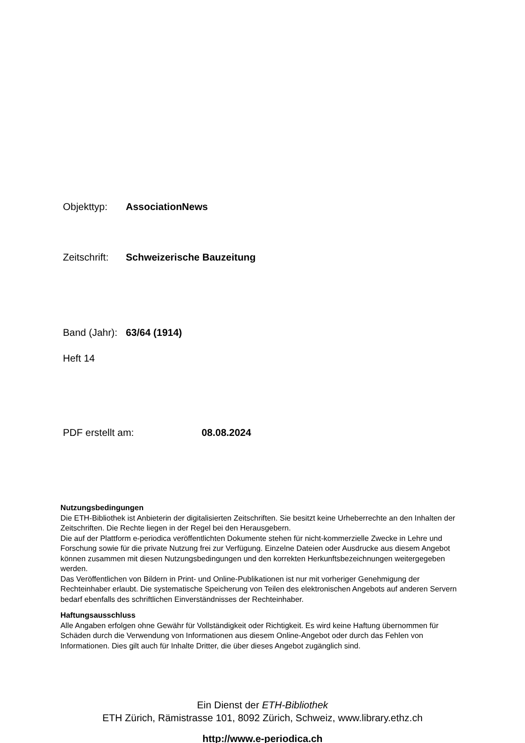Objekttyp: AssociationNews
Zeitschrift: Schweizerische Bauzeitung
Band (Jahr): 63/64 (1914)
Heft 14
PDF erstellt am: 08.08.2024
Nutzungsbedingungen
Die ETH-Bibliothek ist Anbieterin der digitalisierten Zeitschriften. Sie besitzt keine Urheberrechte an den Inhalten der Zeitschriften. Die Rechte liegen in der Regel bei den Herausgebern.
Die auf der Plattform e-periodica veröffentlichten Dokumente stehen für nicht-kommerzielle Zwecke in Lehre und Forschung sowie für die private Nutzung frei zur Verfügung. Einzelne Dateien oder Ausdrucke aus diesem Angebot können zusammen mit diesen Nutzungsbedingungen und den korrekten Herkunftsbezeichnungen weitergegeben werden.
Das Veröffentlichen von Bildern in Print- und Online-Publikationen ist nur mit vorheriger Genehmigung der Rechteinhaber erlaubt. Die systematische Speicherung von Teilen des elektronischen Angebots auf anderen Servern bedarf ebenfalls des schriftlichen Einverständnisses der Rechteinhaber.
Haftungsausschluss
Alle Angaben erfolgen ohne Gewähr für Vollständigkeit oder Richtigkeit. Es wird keine Haftung übernommen für Schäden durch die Verwendung von Informationen aus diesem Online-Angebot oder durch das Fehlen von Informationen. Dies gilt auch für Inhalte Dritter, die über dieses Angebot zugänglich sind.
Ein Dienst der ETH-Bibliothek
ETH Zürich, Rämistrasse 101, 8092 Zürich, Schweiz, www.library.ethz.ch
http://www.e-periodica.ch